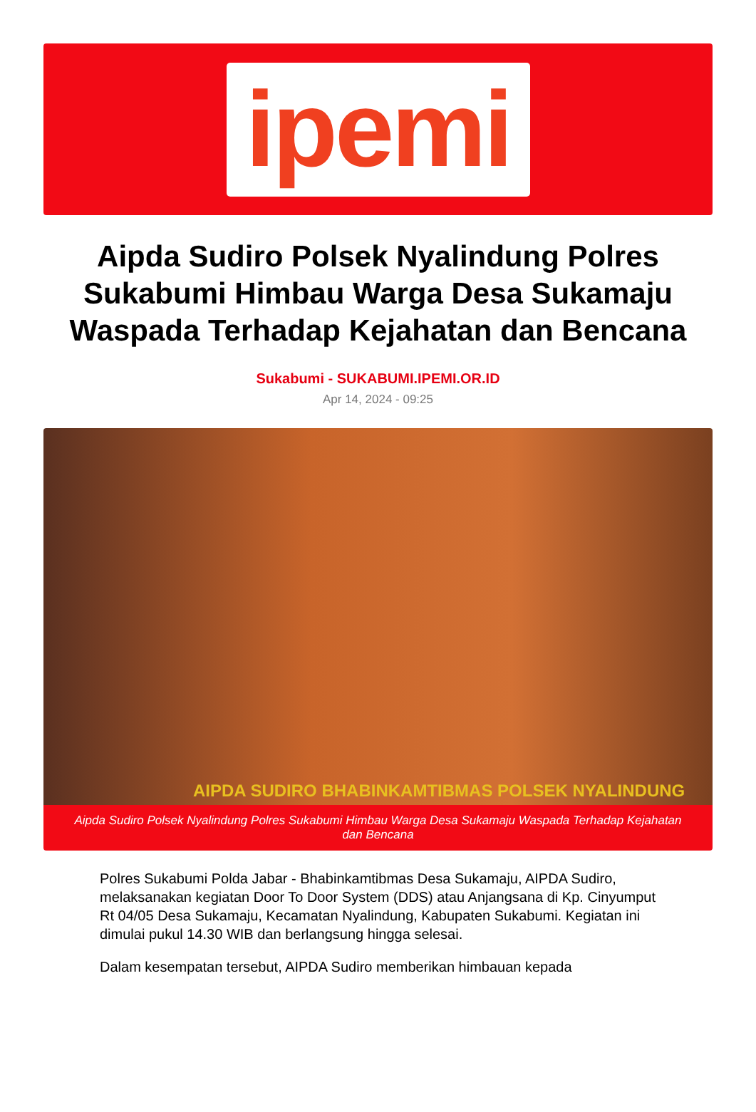ipemi
Aipda Sudiro Polsek Nyalindung Polres Sukabumi Himbau Warga Desa Sukamaju Waspada Terhadap Kejahatan dan Bencana
Sukabumi - SUKABUMI.IPEMI.OR.ID
Apr 14, 2024 - 09:25
AIPDA SUDIRO BHABINKAMTIBMAS POLSEK NYALINDUNG
Aipda Sudiro Polsek Nyalindung Polres Sukabumi Himbau Warga Desa Sukamaju Waspada Terhadap Kejahatan dan Bencana
Polres Sukabumi Polda Jabar - Bhabinkamtibmas Desa Sukamaju, AIPDA Sudiro, melaksanakan kegiatan Door To Door System (DDS) atau Anjangsana di Kp. Cinyumput Rt 04/05 Desa Sukamaju, Kecamatan Nyalindung, Kabupaten Sukabumi. Kegiatan ini dimulai pukul 14.30 WIB dan berlangsung hingga selesai.
Dalam kesempatan tersebut, AIPDA Sudiro memberikan himbauan kepada